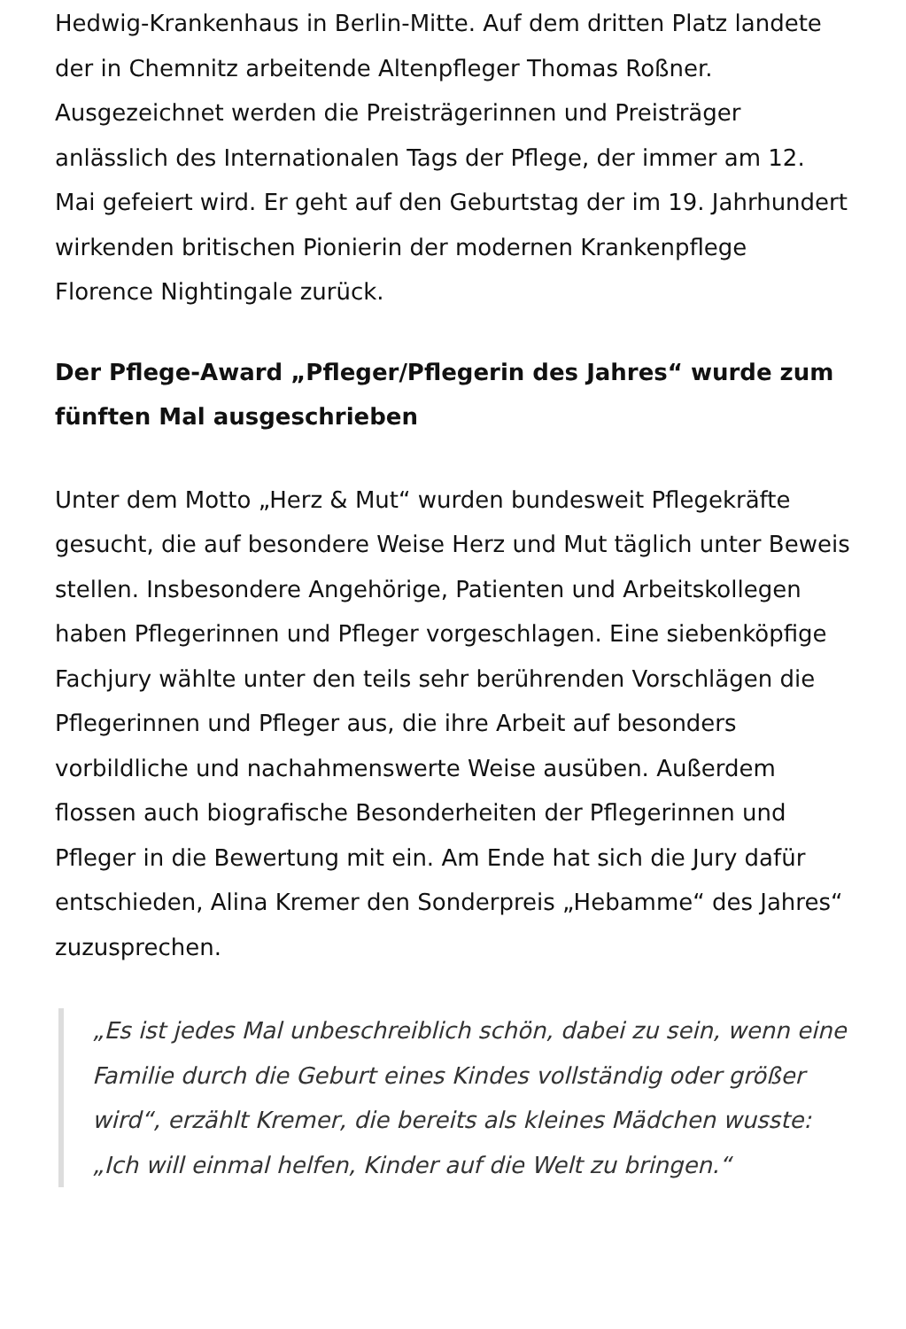Hedwig-Krankenhaus in Berlin-Mitte. Auf dem dritten Platz landete der in Chemnitz arbeitende Altenpfleger Thomas Roßner. Ausgezeichnet werden die Preisträgerinnen und Preisträger anlässlich des Internationalen Tags der Pflege, der immer am 12. Mai gefeiert wird. Er geht auf den Geburtstag der im 19. Jahrhundert wirkenden britischen Pionierin der modernen Krankenpflege Florence Nightingale zurück.
Der Pflege-Award „Pfleger/Pflegerin des Jahres“ wurde zum fünften Mal ausgeschrieben
Unter dem Motto „Herz & Mut“ wurden bundesweit Pflegekräfte gesucht, die auf besondere Weise Herz und Mut täglich unter Beweis stellen. Insbesondere Angehörige, Patienten und Arbeitskollegen haben Pflegerinnen und Pfleger vorgeschlagen. Eine siebenköpfige Fachjury wählte unter den teils sehr berührenden Vorschlägen die Pflegerinnen und Pfleger aus, die ihre Arbeit auf besonders vorbildliche und nachahmenswerte Weise ausüben. Außerdem flossen auch biografische Besonderheiten der Pflegerinnen und Pfleger in die Bewertung mit ein. Am Ende hat sich die Jury dafür entschieden, Alina Kremer den Sonderpreis „Hebamme“ des Jahres“ zuzusprechen.
„Es ist jedes Mal unbeschreiblich schön, dabei zu sein, wenn eine Familie durch die Geburt eines Kindes vollständig oder größer wird“, erzählt Kremer, die bereits als kleines Mädchen wusste: „Ich will einmal helfen, Kinder auf die Welt zu bringen.“